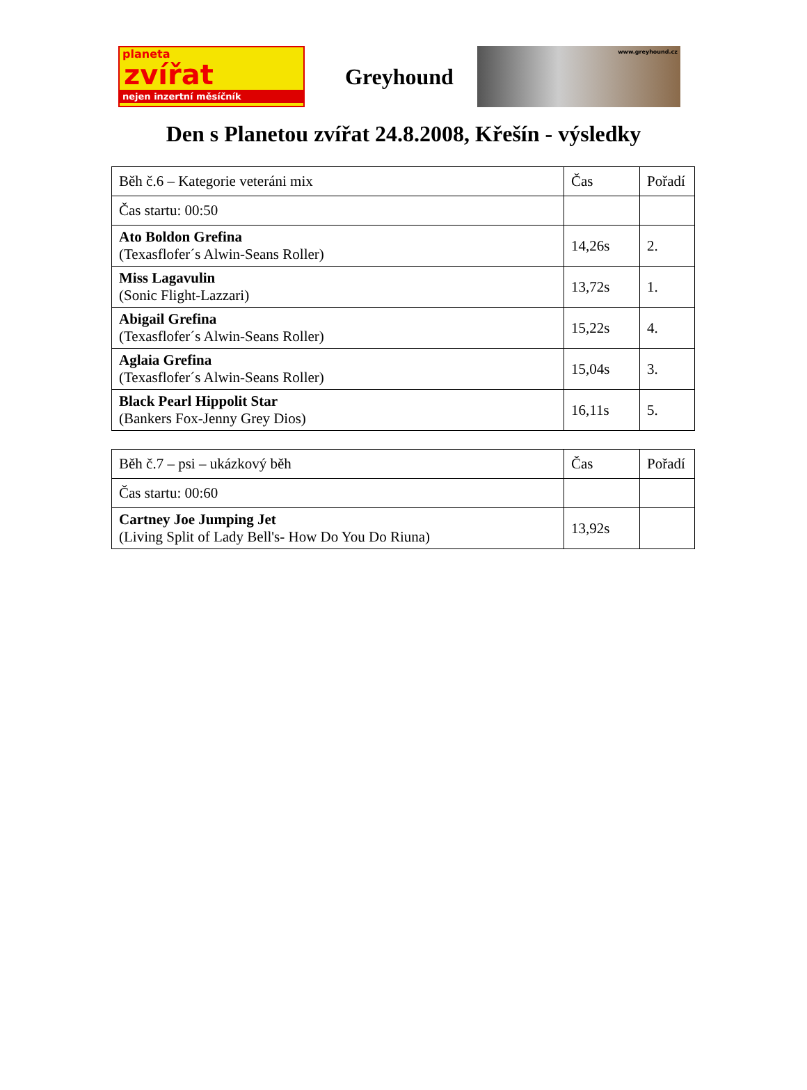planeta
zvířat
nejen inzertní měsíčník
Greyhound
www.greyhound.cz
Den s Planetou zvířat 24.8.2008, Křešín - výsledky
| Běh č.6 – Kategorie veteráni mix | Čas | Pořadí |
| Čas startu: 00:50 | | |
| Ato Boldon Grefina (Texasflofer´s Alwin-Seans Roller) | 14,26s | 2. |
| Miss Lagavulin (Sonic Flight-Lazzari) | 13,72s | 1. |
| Abigail Grefina (Texasflofer´s Alwin-Seans Roller) | 15,22s | 4. |
| Aglaia Grefina (Texasflofer´s Alwin-Seans Roller) | 15,04s | 3. |
| Black Pearl Hippolit Star (Bankers Fox-Jenny Grey Dios) | 16,11s | 5. |
| Běh č.7 – psi – ukázkový běh | Čas | Pořadí |
| Čas startu: 00:60 | | |
| Cartney Joe Jumping Jet (Living Split of Lady Bell's- How Do You Do Riuna) | 13,92s | |